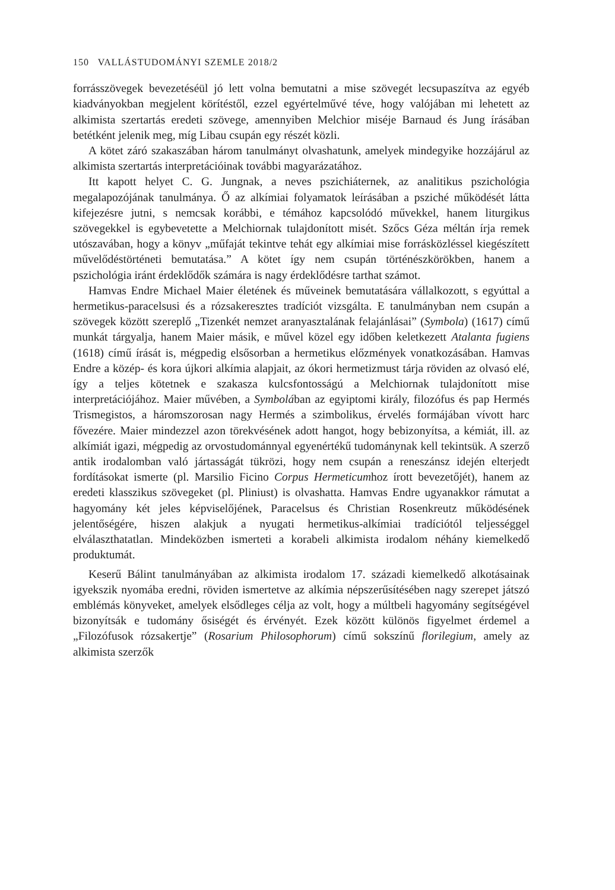150 VALLÁSTUDOMÁNYI SZEMLE 2018/2
forrásszövegek bevezetéséül jó lett volna bemutatni a mise szövegét lecsupaszítva az egyéb kiadványokban megjelent körítéstől, ezzel egyértelművé téve, hogy valójában mi lehetett az alkimista szertartás eredeti szövege, amennyiben Melchior miséje Barnaud és Jung írásában betétként jelenik meg, míg Libau csupán egy részét közli.
A kötet záró szakaszában három tanulmányt olvashatunk, amelyek mindegyike hozzájárul az alkimista szertartás interpretációinak további magyarázatához.
Itt kapott helyet C. G. Jungnak, a neves pszichiáternek, az analitikus pszichológia megalapozójának tanulmánya. Ő az alkímiai folyamatok leírásában a psziché működését látta kifejezésre jutni, s nemcsak korábbi, e témához kapcsolódó művekkel, hanem liturgikus szövegekkel is egybevetette a Melchiornak tulajdonított misét. Szőcs Géza méltán írja remek utószavában, hogy a könyv „műfaját tekintve tehát egy alkímiai mise forrásközléssel kiegészített művelődéstörténeti bemutatása.” A kötet így nem csupán történészkörökben, hanem a pszichológia iránt érdeklődők számára is nagy érdeklődésre tarthat számot.
Hamvas Endre Michael Maier életének és műveinek bemutatására vállalkozott, s egyúttal a hermetikus-paracelsusi és a rózsakeresztes tradíciót vizsgálta. E tanulmányban nem csupán a szövegek között szereplő „Tizenkét nemzet aranyasztalának felajánlásai” (Symbola) (1617) című munkát tárgyalja, hanem Maier másik, e művel közel egy időben keletkezett Atalanta fugiens (1618) című írását is, mégpedig elsősorban a hermetikus előzmények vonatkozásában. Hamvas Endre a közép- és kora újkori alkímia alapjait, az ókori hermetizmust tárja röviden az olvasó elé, így a teljes kötetnek e szakasza kulcsfontosságú a Melchiornak tulajdonított mise interpretációjához. Maier művében, a Symbolában az egyiptomi király, filozófus és pap Hermés Trismegistos, a háromszorosan nagy Hermés a szimbolikus, érvelés formájában vívott harc fővezére. Maier mindezzel azon törekvésének adott hangot, hogy bebizonyítsa, a kémiát, ill. az alkímiát igazi, mégpedig az orvostudománnyal egyenértékű tudománynak kell tekintsük. A szerző antik irodalomban való jártasságát tükrözi, hogy nem csupán a reneszánsz idején elterjedt fordításokat ismerte (pl. Marsilio Ficino Corpus Hermeticumhoz írott bevezetőjét), hanem az eredeti klasszikus szövegeket (pl. Pliniust) is olvashatta. Hamvas Endre ugyanakkor rámutat a hagyomány két jeles képviselőjének, Paracelsus és Christian Rosenkreutz működésének jelentőségére, hiszen alakjuk a nyugati hermetikus-alkímiai tradíciótól teljességgel elválaszthatatlan. Mindeközben ismerteti a korabeli alkimista irodalom néhány kiemelkedő produktumát.
Keserű Bálint tanulmányában az alkimista irodalom 17. századi kiemelkedő alkotásainak igyekszik nyomába eredni, röviden ismertetve az alkímia népszerűsítésében nagy szerepet játszó emblémás könyveket, amelyek elsődleges célja az volt, hogy a múltbeli hagyomány segítségével bizonyítsák e tudomány ősiségét és érvényét. Ezek között különös figyelmet érdemel a „Filozófusok rózsakertje” (Rosarium Philosophorum) című sokszínű florilegium, amely az alkimista szerzők